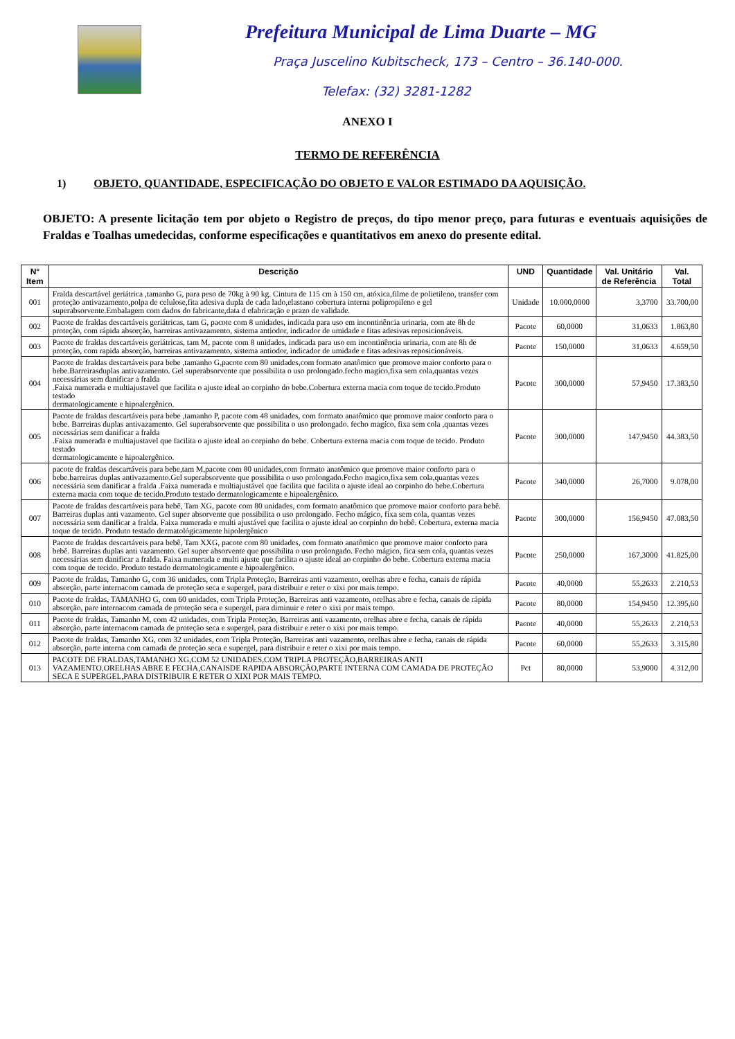Prefeitura Municipal de Lima Duarte – MG
Praça Juscelino Kubitscheck, 173 – Centro – 36.140-000.
Telefax: (32) 3281-1282
ANEXO I
TERMO DE REFERÊNCIA
1) OBJETO, QUANTIDADE, ESPECIFICAÇÃO DO OBJETO E VALOR ESTIMADO DA AQUISIÇÃO.
OBJETO: A presente licitação tem por objeto o Registro de preços, do tipo menor preço, para futuras e eventuais aquisições de Fraldas e Toalhas umedecidas, conforme especificações e quantitativos em anexo do presente edital.
| N° Item | Descrição | UND | Quantidade | Val. Unitário de Referência | Val. Total |
| --- | --- | --- | --- | --- | --- |
| 001 | Fralda descartável geriátrica ,tamanho G, para peso de 70kg à 90 kg. Cintura de 115 cm à 150 cm, atóxica,filme de polietileno, transfer com proteção antivazamento,polpa de celulose,fita adesiva dupla de cada lado,elastano cobertura interna polipropileno e gel superabsorvente.Embalagem com dados do fabricante,data d efabricação e prazo de validade. | Unidade | 10.000,0000 | 3,3700 | 33.700,00 |
| 002 | Pacote de fraldas descartáveis geriátricas, tam G, pacote com 8 unidades, indicada para uso em incontinência urinaria, com ate 8h de proteção, com rápida absorção, barreiras antivazamento, sistema antiodor, indicador de umidade e fitas adesivas reposicionáveis. | Pacote | 60,0000 | 31,0633 | 1.863,80 |
| 003 | Pacote de fraldas descartáveis geriátricas, tam M, pacote com 8 unidades, indicada para uso em incontinência urinaria, com ate 8h de proteção, com rapida absorção, barreiras antivazamento, sistema antiodor, indicador de umidade e fitas adesivas reposicionáveis. | Pacote | 150,0000 | 31,0633 | 4.659,50 |
| 004 | Pacote de fraldas descartáveis para bebe ,tamanho G,pacote com 80 unidades,com formato anatômico que promove maior conforto para o bebe.Barreirasduplas antivazamento. Gel superabsorvente que possibilita o uso prolongado.fecho magíco,fixa sem cola,quantas vezes necessárias sem danificar a fralda .Faixa numerada e multiajustavel que facilita o ajuste ideal ao corpinho do bebe.Cobertura externa macia com toque de tecido.Produto testado dermatologicamente e hipoalergênico. | Pacote | 300,0000 | 57,9450 | 17.383,50 |
| 005 | Pacote de fraldas descartáveis para bebe ,tamanho P, pacote com 48 unidades, com formato anatômico que promove maior conforto para o bebe. Barreiras duplas antivazamento. Gel superabsorvente que possibilita o uso prolongado. fecho magíco, fixa sem cola ,quantas vezes necessárias sem danificar a fralda .Faixa numerada e multiajustavel que facilita o ajuste ideal ao corpinho do bebe. Cobertura externa macia com toque de tecido. Produto testado dermatologicamente e hipoalergênico. | Pacote | 300,0000 | 147,9450 | 44.383,50 |
| 006 | pacote de fraldas descartáveis para bebe,tam M,pacote com 80 unidades,com formato anatômico que promove maior conforto para o bebe.barreiras duplas antivazamento.Gel superabsorvente que possibilita o uso prolongado.Fecho magico,fixa sem cola,quantas vezes necessária sem danificar a fralda .Faixa numerada e multiajustável que facilita que facilita o ajuste ideal ao corpinho do bebe.Cobertura externa macia com toque de tecido.Produto testado dermatologicamente e hipoalergênico. | Pacote | 340,0000 | 26,7000 | 9.078,00 |
| 007 | Pacote de fraldas descartáveis para bebê, Tam XG, pacote com 80 unidades, com formato anatômico que promove maior conforto para bebê. Barreiras duplas anti vazamento. Gel super absorvente que possibilita o uso prolongado. Fecho mágico, fixa sem cola, quantas vezes necessária sem danificar a fralda. Faixa numerada e multi ajustável que facilita o ajuste ideal ao corpinho do bebê. Cobertura, externa macia toque de tecido. Produto testado dermatológicamente hipolergênico | Pacote | 300,0000 | 156,9450 | 47.083,50 |
| 008 | Pacote de fraldas descartáveis para bebê, Tam XXG, pacote com 80 unidades, com formato anatômico que promove maior conforto para bebê. Barreiras duplas anti vazamento. Gel super absorvente que possibilita o uso prolongado. Fecho mágico, fica sem cola, quantas vezes necessárias sem danificar a fralda. Faixa numerada e multi ajuste que facilita o ajuste ideal ao corpinho do bebe. Cobertura externa macia com toque de tecido. Produto testado dermatologicamente e hipoalergênico. | Pacote | 250,0000 | 167,3000 | 41.825,00 |
| 009 | Pacote de fraldas, Tamanho G, com 36 unidades, com Tripla Proteção, Barreiras anti vazamento, orelhas abre e fecha, canais de rápida absorção, parte internacom camada de proteção seca e supergel, para distribuir e reter o xixi por mais tempo. | Pacote | 40,0000 | 55,2633 | 2.210,53 |
| 010 | Pacote de fraldas, TAMANHO G, com 60 unidades, com Tripla Proteção, Barreiras anti vazamento, orelhas abre e fecha, canais de rápida absorção, pare internacom camada de proteção seca e supergel, para diminuir e reter o xixi por mais tempo. | Pacote | 80,0000 | 154,9450 | 12.395,60 |
| 011 | Pacote de fraldas, Tamanho M, com 42 unidades, com Tripla Proteção, Barreiras anti vazamento, orelhas abre e fecha, canais de rápida absorção, parte internacom camada de proteção seca e supergel, para distribuir e reter o xixi por mais tempo. | Pacote | 40,0000 | 55,2633 | 2.210,53 |
| 012 | Pacote de fraldas, Tamanho XG, com 32 unidades, com Tripla Proteção, Barreiras anti vazamento, orelhas abre e fecha, canais de rápida absorção, parte interna com camada de proteção seca e supergel, para distribuir e reter o xixi por mais tempo. | Pacote | 60,0000 | 55,2633 | 3.315,80 |
| 013 | PACOTE DE FRALDAS,TAMANHO XG,COM 52 UNIDADES,COM TRIPLA PROTEÇÃO,BARREIRAS ANTI VAZAMENTO,ORELHAS ABRE E FECHA,CANAISDE RAPIDA ABSORÇÃO,PARTE INTERNA COM CAMADA DE PROTEÇÃO SECA E SUPERGEL,PARA DISTRIBUIR E RETER O XIXI POR MAIS TEMPO. | Pct | 80,0000 | 53,9000 | 4.312,00 |